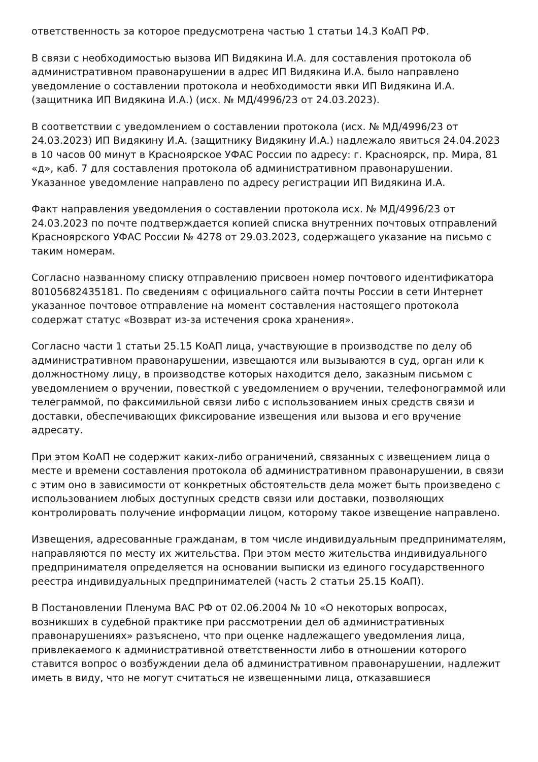ответственность за которое предусмотрена частью 1 статьи 14.3 КоАП РФ.
В связи с необходимостью вызова ИП Видякина И.А. для составления протокола об административном правонарушении в адрес ИП Видякина И.А. было направлено уведомление о составлении протокола и необходимости явки ИП Видякина И.А. (защитника ИП Видякина И.А.) (исх. № МД/4996/23 от 24.03.2023).
В соответствии с уведомлением о составлении протокола (исх. № МД/4996/23 от 24.03.2023) ИП Видякину И.А. (защитнику Видякину И.А.) надлежало явиться 24.04.2023 в 10 часов 00 минут в Красноярское УФАС России по адресу: г. Красноярск, пр. Мира, 81 «д», каб. 7 для составления протокола об административном правонарушении. Указанное уведомление направлено по адресу регистрации ИП Видякина И.А.
Факт направления уведомления о составлении протокола исх. № МД/4996/23 от 24.03.2023 по почте подтверждается копией списка внутренних почтовых отправлений Красноярского УФАС России № 4278 от 29.03.2023, содержащего указание на письмо с таким номерам.
Согласно названному списку отправлению присвоен номер почтового идентификатора 80105682435181. По сведениям с официального сайта почты России в сети Интернет указанное почтовое отправление на момент составления настоящего протокола содержат статус «Возврат из-за истечения срока хранения».
Согласно части 1 статьи 25.15 КоАП лица, участвующие в производстве по делу об административном правонарушении, извещаются или вызываются в суд, орган или к должностному лицу, в производстве которых находится дело, заказным письмом с уведомлением о вручении, повесткой с уведомлением о вручении, телефонограммой или телеграммой, по факсимильной связи либо с использованием иных средств связи и доставки, обеспечивающих фиксирование извещения или вызова и его вручение адресату.
При этом КоАП не содержит каких-либо ограничений, связанных с извещением лица о месте и времени составления протокола об административном правонарушении, в связи с этим оно в зависимости от конкретных обстоятельств дела может быть произведено с использованием любых доступных средств связи или доставки, позволяющих контролировать получение информации лицом, которому такое извещение направлено.
Извещения, адресованные гражданам, в том числе индивидуальным предпринимателям, направляются по месту их жительства. При этом место жительства индивидуального предпринимателя определяется на основании выписки из единого государственного реестра индивидуальных предпринимателей (часть 2 статьи 25.15 КоАП).
В Постановлении Пленума ВАС РФ от 02.06.2004 № 10 «О некоторых вопросах, возникших в судебной практике при рассмотрении дел об административных правонарушениях» разъяснено, что при оценке надлежащего уведомления лица, привлекаемого к административной ответственности либо в отношении которого ставится вопрос о возбуждении дела об административном правонарушении, надлежит иметь в виду, что не могут считаться не извещенными лица, отказавшиеся